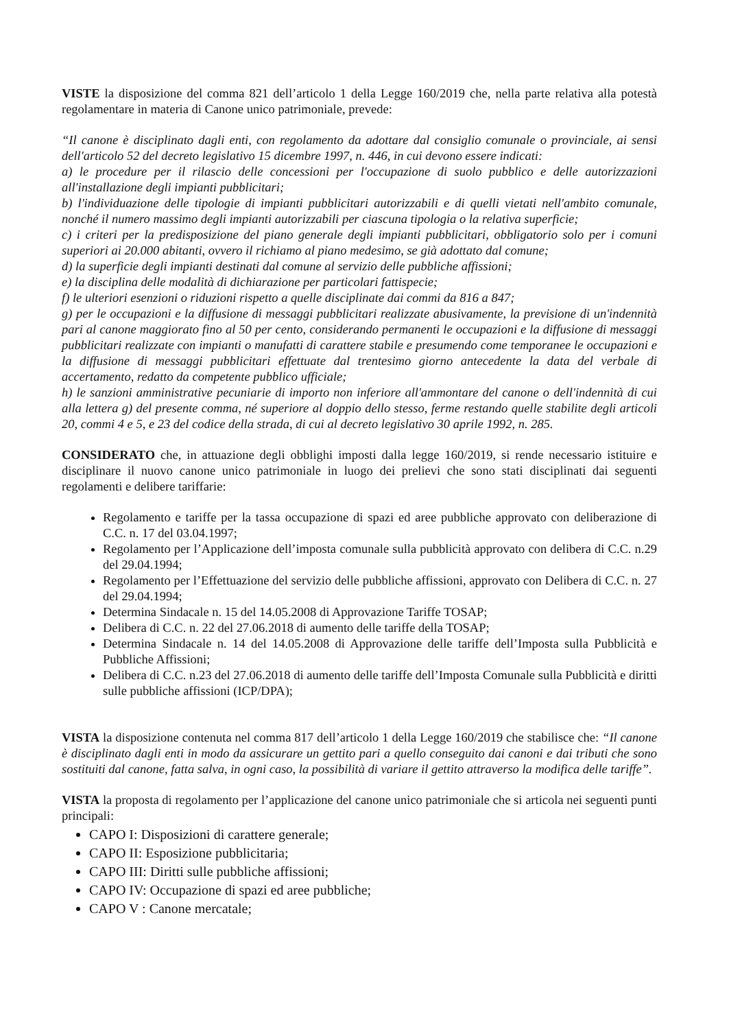VISTE la disposizione del comma 821 dell’articolo 1 della Legge 160/2019 che, nella parte relativa alla potestà regolamentare in materia di Canone unico patrimoniale, prevede:
“Il canone è disciplinato dagli enti, con regolamento da adottare dal consiglio comunale o provinciale, ai sensi dell'articolo 52 del decreto legislativo 15 dicembre 1997, n. 446, in cui devono essere indicati:
a) le procedure per il rilascio delle concessioni per l'occupazione di suolo pubblico e delle autorizzazioni all'installazione degli impianti pubblicitari;
b) l'individuazione delle tipologie di impianti pubblicitari autorizzabili e di quelli vietati nell'ambito comunale, nonché il numero massimo degli impianti autorizzabili per ciascuna tipologia o la relativa superficie;
c) i criteri per la predisposizione del piano generale degli impianti pubblicitari, obbligatorio solo per i comuni superiori ai 20.000 abitanti, ovvero il richiamo al piano medesimo, se già adottato dal comune;
d) la superficie degli impianti destinati dal comune al servizio delle pubbliche affissioni;
e) la disciplina delle modalità di dichiarazione per particolari fattispecie;
f) le ulteriori esenzioni o riduzioni rispetto a quelle disciplinate dai commi da 816 a 847;
g) per le occupazioni e la diffusione di messaggi pubblicitari realizzate abusivamente, la previsione di un'indennità pari al canone maggiorato fino al 50 per cento, considerando permanenti le occupazioni e la diffusione di messaggi pubblicitari realizzate con impianti o manufatti di carattere stabile e presumendo come temporanee le occupazioni e la diffusione di messaggi pubblicitari effettuate dal trentesimo giorno antecedente la data del verbale di accertamento, redatto da competente pubblico ufficiale;
h) le sanzioni amministrative pecuniarie di importo non inferiore all'ammontare del canone o dell'indennità di cui alla lettera g) del presente comma, né superiore al doppio dello stesso, ferme restando quelle stabilite degli articoli 20, commi 4 e 5, e 23 del codice della strada, di cui al decreto legislativo 30 aprile 1992, n. 285.
CONSIDERATO che, in attuazione degli obblighi imposti dalla legge 160/2019, si rende necessario istituire e disciplinare il nuovo canone unico patrimoniale in luogo dei prelievi che sono stati disciplinati dai seguenti regolamenti e delibere tariffarie:
Regolamento e tariffe per la tassa occupazione di spazi ed aree pubbliche approvato con deliberazione di C.C. n. 17 del 03.04.1997;
Regolamento per l’Applicazione dell’imposta comunale sulla pubblicità approvato con delibera di C.C. n.29 del 29.04.1994;
Regolamento per l’Effettuazione del servizio delle pubbliche affissioni, approvato con Delibera di C.C. n. 27 del 29.04.1994;
Determina Sindacale n. 15 del 14.05.2008 di Approvazione Tariffe TOSAP;
Delibera di C.C. n. 22 del 27.06.2018 di aumento delle tariffe della TOSAP;
Determina Sindacale n. 14 del 14.05.2008 di Approvazione delle tariffe dell’Imposta sulla Pubblicità e Pubbliche Affissioni;
Delibera di C.C. n.23 del 27.06.2018 di aumento delle tariffe dell’Imposta Comunale sulla Pubblicità e diritti sulle pubbliche affissioni (ICP/DPA);
VISTA la disposizione contenuta nel comma 817 dell’articolo 1 della Legge 160/2019 che stabilisce che: “Il canone è disciplinato dagli enti in modo da assicurare un gettito pari a quello conseguito dai canoni e dai tributi che sono sostituiti dal canone, fatta salva, in ogni caso, la possibilità di variare il gettito attraverso la modifica delle tariffe”.
VISTA la proposta di regolamento per l’applicazione del canone unico patrimoniale che si articola nei seguenti punti principali:
CAPO I: Disposizioni di carattere generale;
CAPO II: Esposizione pubblicitaria;
CAPO III: Diritti sulle pubbliche affissioni;
CAPO IV: Occupazione di spazi ed aree pubbliche;
CAPO V : Canone mercatale;